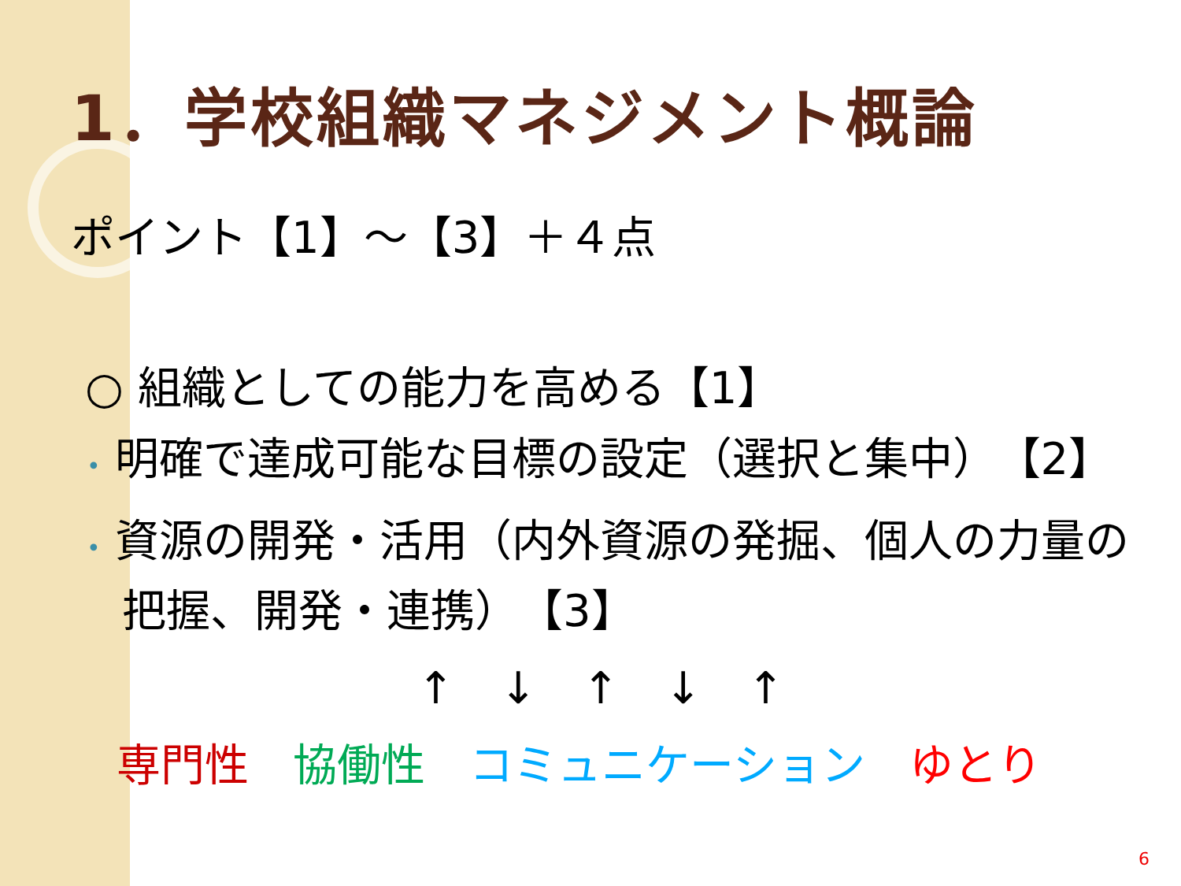1．学校組織マネジメント概論
ポイント【1】～【3】＋４点
○ 組織としての能力を高める【1】
• 明確で達成可能な目標の設定（選択と集中）　【2】
• 資源の開発・活用（内外資源の発掘、個人の力量の把握、開発・連携）　【3】
↑ ↓ ↑ ↓ ↑
専門性　協働性　コミュニケーション　ゆとり
6